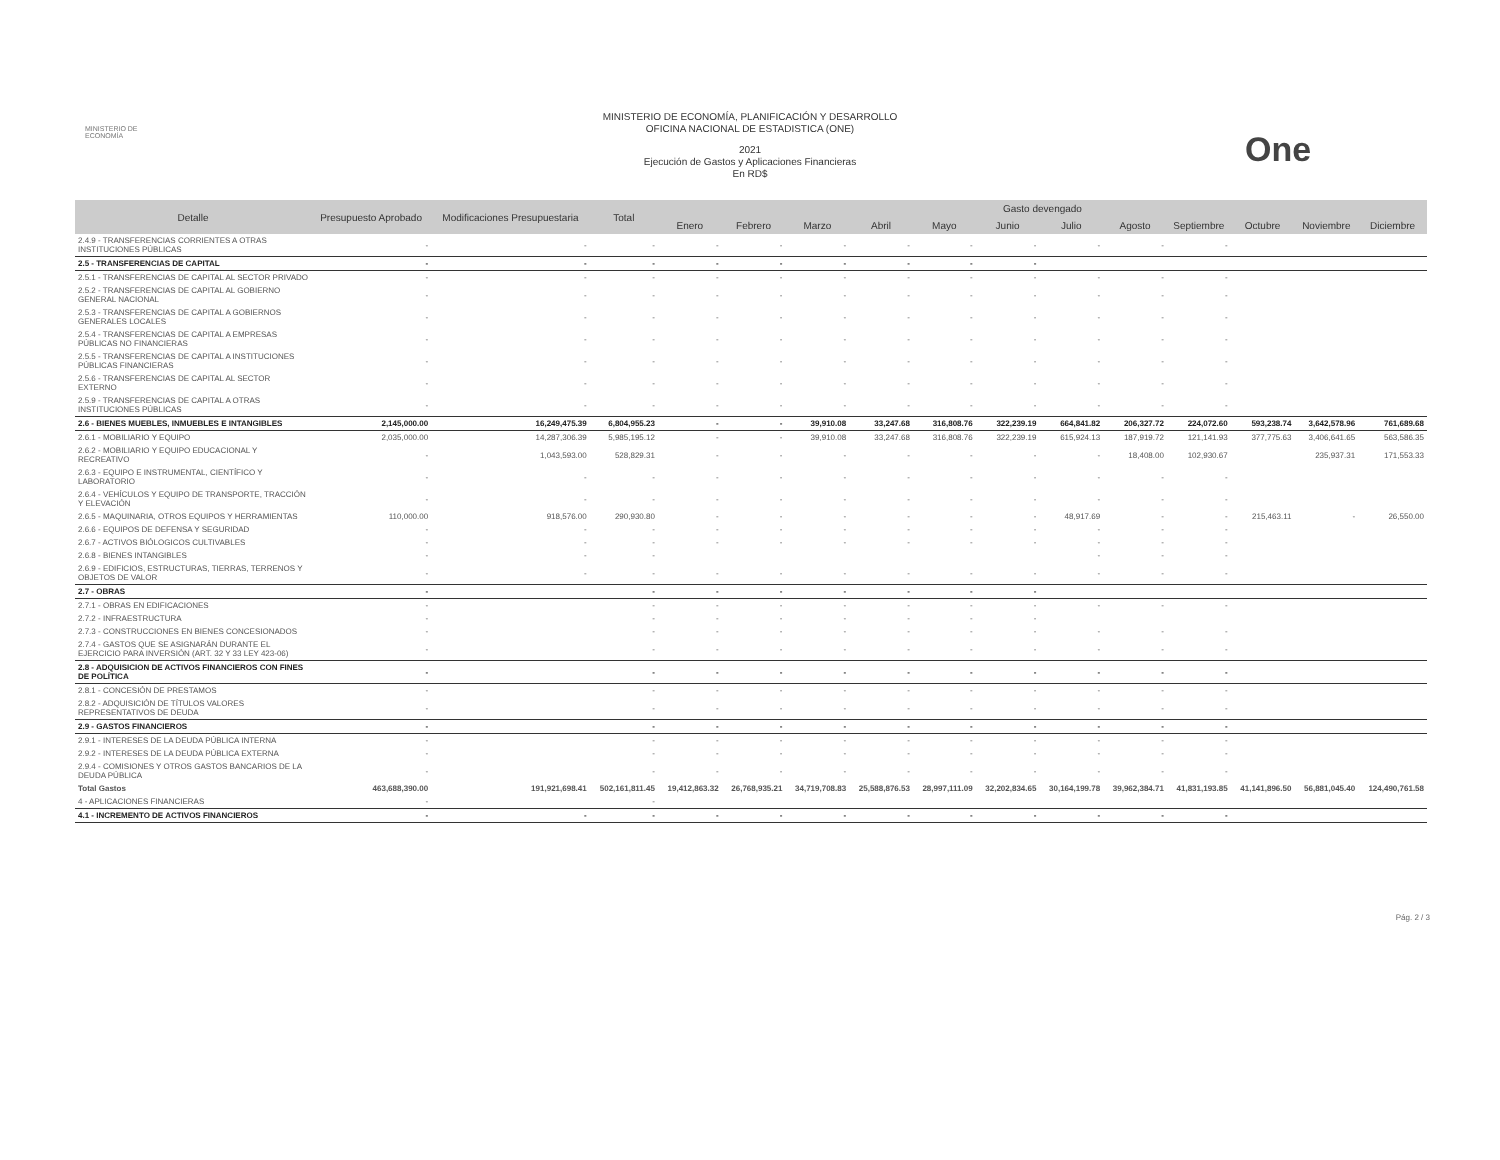MINISTERIO DE ECONOMÍA
MINISTERIO DE ECONOMÍA, PLANIFICACIÓN Y DESARROLLO
OFICINA NACIONAL DE ESTADISTICA (ONE)
2021
Ejecución de Gastos y Aplicaciones Financieras
En RD$
One
| Detalle | Presupuesto Aprobado | Modificaciones Presupuestaria | Total | Gasto devengado | | | | | | | | | | | |
| --- | --- | --- | --- | --- | --- | --- | --- | --- | --- | --- | --- | --- | --- | --- | --- |
| | | | | Enero | Febrero | Marzo | Abril | Mayo | Junio | Julio | Agosto | Septiembre | Octubre | Noviembre | Diciembre |
| 2.4.9 - TRANSFERENCIAS CORRIENTES A OTRAS INSTITUCIONES PÚBLICAS | - | - | - | - | - | - | - | - | - | - | - | - | | | |
| 2.5 - TRANSFERENCIAS DE CAPITAL | - | - | - | - | - | - | - | - | - | | | | | | |
| 2.5.1 - TRANSFERENCIAS DE CAPITAL AL SECTOR PRIVADO | - | - | - | - | - | - | - | - | - | - | - | - | | | |
| 2.5.2 - TRANSFERENCIAS DE CAPITAL AL GOBIERNO GENERAL NACIONAL | - | - | - | - | - | - | - | - | - | - | - | - | | | |
| 2.5.3 - TRANSFERENCIAS DE CAPITAL A GOBIERNOS GENERALES LOCALES | - | - | - | - | - | - | - | - | - | - | - | - | | | |
| 2.5.4 - TRANSFERENCIAS DE CAPITAL A EMPRESAS PÚBLICAS NO FINANCIERAS | - | - | - | - | - | - | - | - | - | - | - | - | | | |
| 2.5.5 - TRANSFERENCIAS DE CAPITAL A INSTITUCIONES PÚBLICAS FINANCIERAS | - | - | - | - | - | - | - | - | - | - | - | - | | | |
| 2.5.6 - TRANSFERENCIAS DE CAPITAL AL SECTOR EXTERNO | - | - | - | - | - | - | - | - | - | - | - | - | | | |
| 2.5.9 - TRANSFERENCIAS DE CAPITAL A OTRAS INSTITUCIONES PÚBLICAS | - | - | - | - | - | - | - | - | - | - | - | - | | | |
| 2.6 - BIENES MUEBLES, INMUEBLES E INTANGIBLES | 2,145,000.00 | 16,249,475.39 | 6,804,955.23 | - | - | 39,910.08 | 33,247.68 | 316,808.76 | 322,239.19 | 664,841.82 | 206,327.72 | 224,072.60 | 593,238.74 | 3,642,578.96 | 761,689.68 |
| 2.6.1 - MOBILIARIO Y EQUIPO | 2,035,000.00 | 14,287,306.39 | 5,985,195.12 | - | - | 39,910.08 | 33,247.68 | 316,808.76 | 322,239.19 | 615,924.13 | 187,919.72 | 121,141.93 | 377,775.63 | 3,406,641.65 | 563,586.35 |
| 2.6.2 - MOBILIARIO Y EQUIPO EDUCACIONAL Y RECREATIVO | - | 1,043,593.00 | 528,829.31 | - | - | - | - | - | - | - | 18,408.00 | 102,930.67 | | 235,937.31 | 171,553.33 |
| 2.6.3 - EQUIPO E INSTRUMENTAL, CIENTÍFICO Y LABORATORIO | - | - | - | - | - | - | - | - | - | - | - | - | | | |
| 2.6.4 - VEHÍCULOS Y EQUIPO DE TRANSPORTE, TRACCIÓN Y ELEVACIÓN | - | - | - | - | - | - | - | - | - | - | - | - | | | |
| 2.6.5 - MAQUINARIA, OTROS EQUIPOS Y HERRAMIENTAS | 110,000.00 | 918,576.00 | 290,930.80 | - | - | - | - | - | - | 48,917.69 | - | - | 215,463.11 | - | 26,550.00 |
| 2.6.6 - EQUIPOS DE DEFENSA Y SEGURIDAD | - | - | - | - | - | - | - | - | - | - | - | - | | | |
| 2.6.7 - ACTIVOS BIÓLOGICOS CULTIVABLES | - | - | - | - | - | - | - | - | - | - | - | - | | | |
| 2.6.8 - BIENES INTANGIBLES | - | - | - | | | | | | | - | - | - | | | |
| 2.6.9 - EDIFICIOS, ESTRUCTURAS, TIERRAS, TERRENOS Y OBJETOS DE VALOR | - | - | - | - | - | - | - | - | - | - | - | - | | | |
| 2.7 - OBRAS | - | | - | - | - | - | - | - | - | | | | | | |
| 2.7.1 - OBRAS EN EDIFICACIONES | - | | - | - | - | - | - | - | - | - | - | - | | | |
| 2.7.2 - INFRAESTRUCTURA | - | | - | - | - | - | - | - | - | | | | | | |
| 2.7.3 - CONSTRUCCIONES EN BIENES CONCESIONADOS | - | | - | - | - | - | - | - | - | - | - | - | | | |
| 2.7.4 - GASTOS QUE SE ASIGNARÁN DURANTE EL EJERCICIO PARA INVERSIÓN (ART. 32 Y 33 LEY 423-06) | - | | - | - | - | - | - | - | - | - | - | - | | | |
| 2.8 - ADQUISICION DE ACTIVOS FINANCIEROS CON FINES DE POLÍTICA | - | | - | - | - | - | - | - | - | - | - | - | | | |
| 2.8.1 - CONCESIÓN DE PRESTAMOS | - | | - | - | - | - | - | - | - | - | - | - | | | |
| 2.8.2 - ADQUISICIÓN DE TÍTULOS VALORES REPRESENTATIVOS DE DEUDA | - | | - | - | - | - | - | - | - | - | - | - | | | |
| 2.9 - GASTOS FINANCIEROS | - | | - | - | - | - | - | - | - | - | - | - | | | |
| 2.9.1 - INTERESES DE LA DEUDA PÚBLICA INTERNA | - | | - | - | - | - | - | - | - | - | - | - | | | |
| 2.9.2 - INTERESES DE LA DEUDA PÚBLICA EXTERNA | - | | - | - | - | - | - | - | - | - | - | - | | | |
| 2.9.4 - COMISIONES Y OTROS GASTOS BANCARIOS DE LA DEUDA PÚBLICA | - | | - | - | - | - | - | - | - | - | - | - | | | |
| Total Gastos | 463,688,390.00 | 191,921,698.41 | 502,161,811.45 | 19,412,863.32 | 26,768,935.21 | 34,719,708.83 | 25,588,876.53 | 28,997,111.09 | 32,202,834.65 | 30,164,199.78 | 39,962,384.71 | 41,831,193.85 | 41,141,896.50 | 56,881,045.40 | 124,490,761.58 |
| 4 - APLICACIONES FINANCIERAS | - | | - | | | | | | | | | | | | |
| 4.1 - INCREMENTO DE ACTIVOS FINANCIEROS | - | - | - | - | - | - | - | - | - | - | - | - | | | |
Pág. 2 / 3